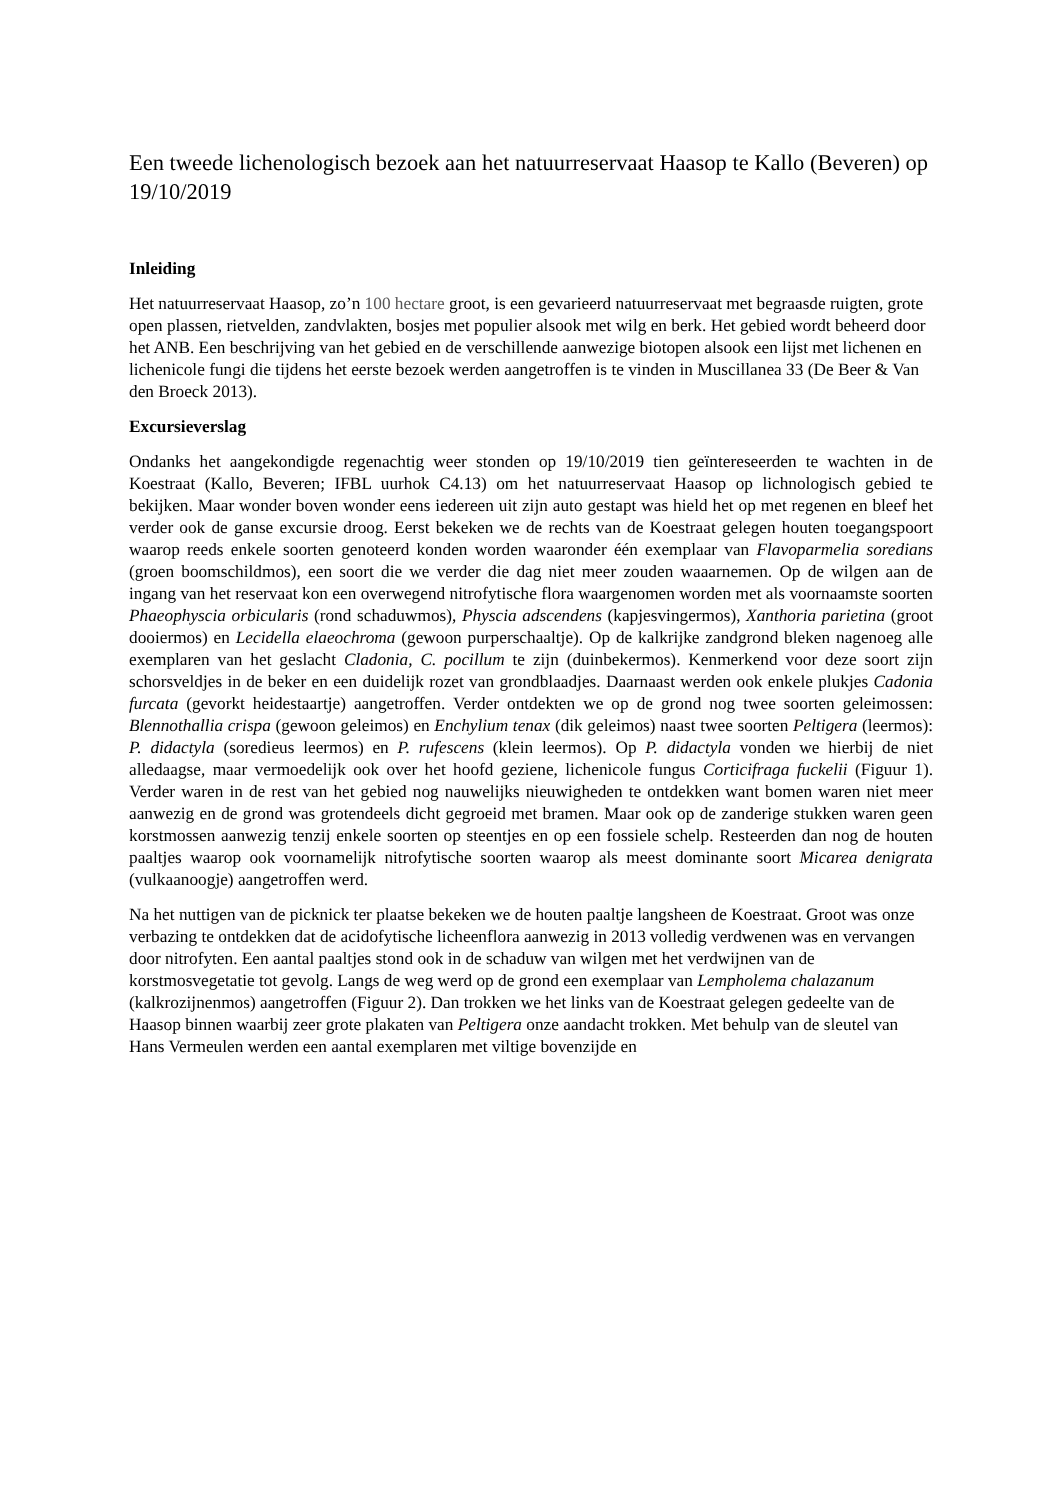Een tweede lichenologisch bezoek aan het natuurreservaat Haasop te Kallo (Beveren) op 19/10/2019
Inleiding
Het natuurreservaat Haasop, zo’n 100 hectare groot, is een gevarieerd natuurreservaat met begraasde ruigten, grote open plassen, rietvelden, zandvlakten, bosjes met populier alsook met wilg en berk. Het gebied wordt beheerd door het ANB. Een beschrijving van het gebied en de verschillende aanwezige biotopen alsook een lijst met lichenen en lichenicole fungi die tijdens het eerste bezoek werden aangetroffen is te vinden in Muscillanea 33 (De Beer & Van den Broeck 2013).
Excursieverslag
Ondanks het aangekondigde regenachtig weer stonden op 19/10/2019 tien geïntereseerden te wachten in de Koestraat (Kallo, Beveren; IFBL uurhok C4.13) om het natuurreservaat Haasop op lichnologisch gebied te bekijken. Maar wonder boven wonder eens iedereen uit zijn auto gestapt was hield het op met regenen en bleef het verder ook de ganse excursie droog. Eerst bekeken we de rechts van de Koestraat gelegen houten toegangspoort waarop reeds enkele soorten genoteerd konden worden waaronder één exemplaar van Flavoparmelia soredians (groen boomschildmos), een soort die we verder die dag niet meer zouden waaarnemen. Op de wilgen aan de ingang van het reservaat kon een overwegend nitrofytische flora waargenomen worden met als voornaamste soorten Phaeophyscia orbicularis (rond schaduwmos), Physcia adscendens (kapjesvingermos), Xanthoria parietina (groot dooiermos) en Lecidella elaeochroma (gewoon purperschaaltje). Op de kalkrijke zandgrond bleken nagenoeg alle exemplaren van het geslacht Cladonia, C. pocillum te zijn (duinbekermos). Kenmerkend voor deze soort zijn schorsveldjes in de beker en een duidelijk rozet van grondblaadjes. Daarnaast werden ook enkele plukjes Cadonia furcata (gevorkt heidestaartje) aangetroffen. Verder ontdekten we op de grond nog twee soorten geleimossen: Blennothallia crispa (gewoon geleimos) en Enchylium tenax (dik geleimos) naast twee soorten Peltigera (leermos): P. didactyla (soredieus leermos) en P. rufescens (klein leermos). Op P. didactyla vonden we hierbij de niet alledaagse, maar vermoedelijk ook over het hoofd geziene, lichenicole fungus Corticifraga fuckelii (Figuur 1). Verder waren in de rest van het gebied nog nauwelijks nieuwigheden te ontdekken want bomen waren niet meer aanwezig en de grond was grotendeels dicht gegroeid met bramen. Maar ook op de zanderige stukken waren geen korstmossen aanwezig tenzij enkele soorten op steentjes en op een fossiele schelp. Resteerden dan nog de houten paaltjes waarop ook voornamelijk nitrofytische soorten waarop als meest dominante soort Micarea denigrata (vulkaanoogje) aangetroffen werd.
Na het nuttigen van de picknick ter plaatse bekeken we de houten paaltje langsheen de Koestraat. Groot was onze verbazing te ontdekken dat de acidofytische licheenflora aanwezig in 2013 volledig verdwenen was en vervangen door nitrofyten. Een aantal paaltjes stond ook in de schaduw van wilgen met het verdwijnen van de korstmosvegetatie tot gevolg. Langs de weg werd op de grond een exemplaar van Lempholema chalazanum (kalkrozijnenmos) aangetroffen (Figuur 2). Dan trokken we het links van de Koestraat gelegen gedeelte van de Haasop binnen waarbij zeer grote plakaten van Peltigera onze aandacht trokken. Met behulp van de sleutel van Hans Vermeulen werden een aantal exemplaren met viltige bovenzijde en